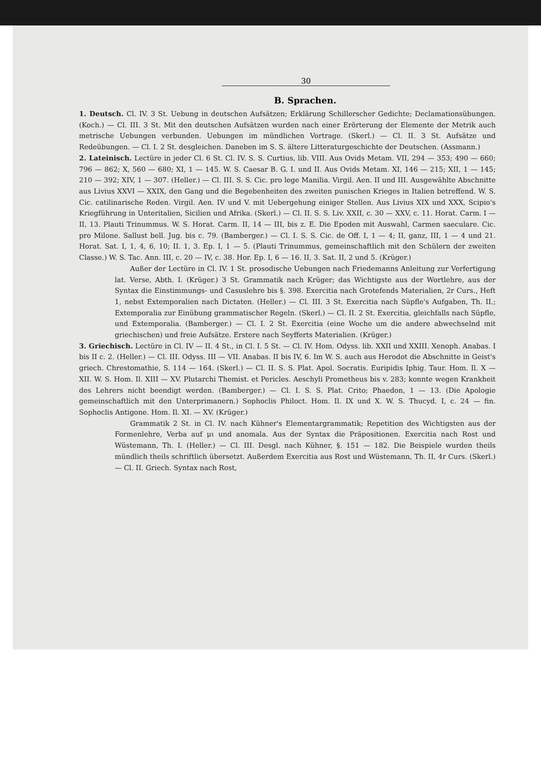30
B. Sprachen.
1. Deutsch. Cl. IV. 3 St. Uebung in deutschen Aufsätzen; Erklärung Schillerscher Gedichte; Declamationsübungen. (Koch.) — Cl. III. 3 St. Mit den deutschen Aufsätzen wurden nach einer Erörterung der Elemente der Metrik auch metrische Uebungen verbunden. Uebungen im mündlichen Vortrage. (Skerl.) — Cl. II. 3 St. Aufsätze und Redeübungen. — Cl. I. 2 St. desgleichen. Daneben im S. S. ältere Litteraturgeschichte der Deutschen. (Assmann.)
2. Lateinisch. Lectüre in jeder Cl. 6 St. Cl. IV. S. S. Curtius, lib. VIII. Aus Ovids Metam. VII, 294 — 353; 490 — 660; 796 — 862; X, 560 — 680; XI, 1 — 145. W. S. Caesar B. G. I. und II. Aus Ovids Metam. XI, 146 — 215; XII, 1 — 145; 210 — 392; XIV, 1 — 307. (Heller.) — Cl. III. S. S. Cic. pro lege Manilia. Virgil. Aen. II und III. Ausgewählte Abschnitte aus Livius XXVI — XXIX, den Gang und die Begebenheiten des zweiten punischen Krieges in Italien betreffend. W. S. Cic. catilinarische Reden. Virgil. Aen. IV und V. mit Uebergehung einiger Stellen. Aus Livius XIX und XXX, Scipio's Kriegführung in Unteritalien, Sicilien und Afrika. (Skerl.) — Cl. II. S. S. Liv. XXII, c. 30 — XXV, c. 11. Horat. Carm. I — II, 13. Plauti Trinummus. W. S. Horat. Carm. II, 14 — III, bis z. E. Die Epoden mit Auswahl, Carmen saeculare. Cic. pro Milone. Sallust bell. Jug. bis c. 79. (Bamberger.) — Cl. I. S. S. Cic. de Off. I, 1 — 4; II, ganz, III, 1 — 4 und 21. Horat. Sat. I, 1, 4, 6, 10; II. 1, 3. Ep. I, 1 — 5. (Plauti Trinummus, gemeinschaftlich mit den Schülern der zweiten Classe.) W. S. Tac. Ann. III, c. 20 — IV, c. 38. Hor. Ep. I, 6 — 16. II, 3. Sat. II, 2 und 5. (Krüger.)
Außer der Lectüre in Cl. IV. 1 St. prosodische Uebungen nach Friedemanns Anleitung zur Verfertigung lat. Verse, Abth. I. (Krüger.) 3 St. Grammatik nach Krüger; das Wichtigste aus der Wortlehre, aus der Syntax die Einstimmungs- und Casuslehre bis §. 398. Exercitia nach Grotefends Materialien, 2r Curs., Heft 1, nebst Extemporalien nach Dictaten. (Heller.) — Cl. III. 3 St. Exercitia nach Süpfle's Aufgaben, Th. II.; Extemporalia zur Einübung grammatischer Regeln. (Skerl.) — Cl. II. 2 St. Exercitia, gleichfalls nach Süpfle, und Extemporalia. (Bamberger.) — Cl. I. 2 St. Exercitia (eine Woche um die andere abwechselnd mit griechischen) und freie Aufsätze. Erstere nach Seyfferts Materialien. (Krüger.)
3. Griechisch. Lectüre in Cl. IV — II. 4 St., in Cl. I. 5 St. — Cl. IV. Hom. Odyss. lib. XXII und XXIII. Xenoph. Anabas. I bis II c. 2. (Heller.) — Cl. III. Odyss. III — VII. Anabas. II bis IV, 6. Im W. S. auch aus Herodot die Abschnitte in Geist's griech. Chrestomathie, S. 114 — 164. (Skerl.) — Cl. II. S. S. Plat. Apol. Socratis. Euripidis Iphig. Taur. Hom. Il. X — XII. W. S. Hom. Il. XIII — XV. Plutarchi Themist. et Pericles. Aeschyli Prometheus bis v. 283; konnte wegen Krankheit des Lehrers nicht beendigt werden. (Bamberger.) — Cl. I. S. S. Plat. Crito; Phaedon, 1 — 13. (Die Apologie gemeinschaftlich mit den Unterprimanern.) Sophoclis Philoct. Hom. Il. IX und X. W. S. Thucyd. I, c. 24 — fin. Sophoclis Antigone. Hom. Il. XI. — XV. (Krüger.)
Grammatik 2 St. in Cl. IV. nach Kühner's Elementargrammatik; Repetition des Wichtigsten aus der Formenlehre, Verba auf μι und anomala. Aus der Syntax die Präpositionen. Exercitia nach Rost und Wüstemann, Th. I. (Heller.) — Cl. III. Desgl. nach Kühner, §. 151 — 182. Die Beispiele wurden theils mündlich theils schriftlich übersetzt. Außerdem Exercitia aus Rost und Wüstemann, Th. II, 4r Curs. (Skerl.) — Cl. II. Griech. Syntax nach Rost,